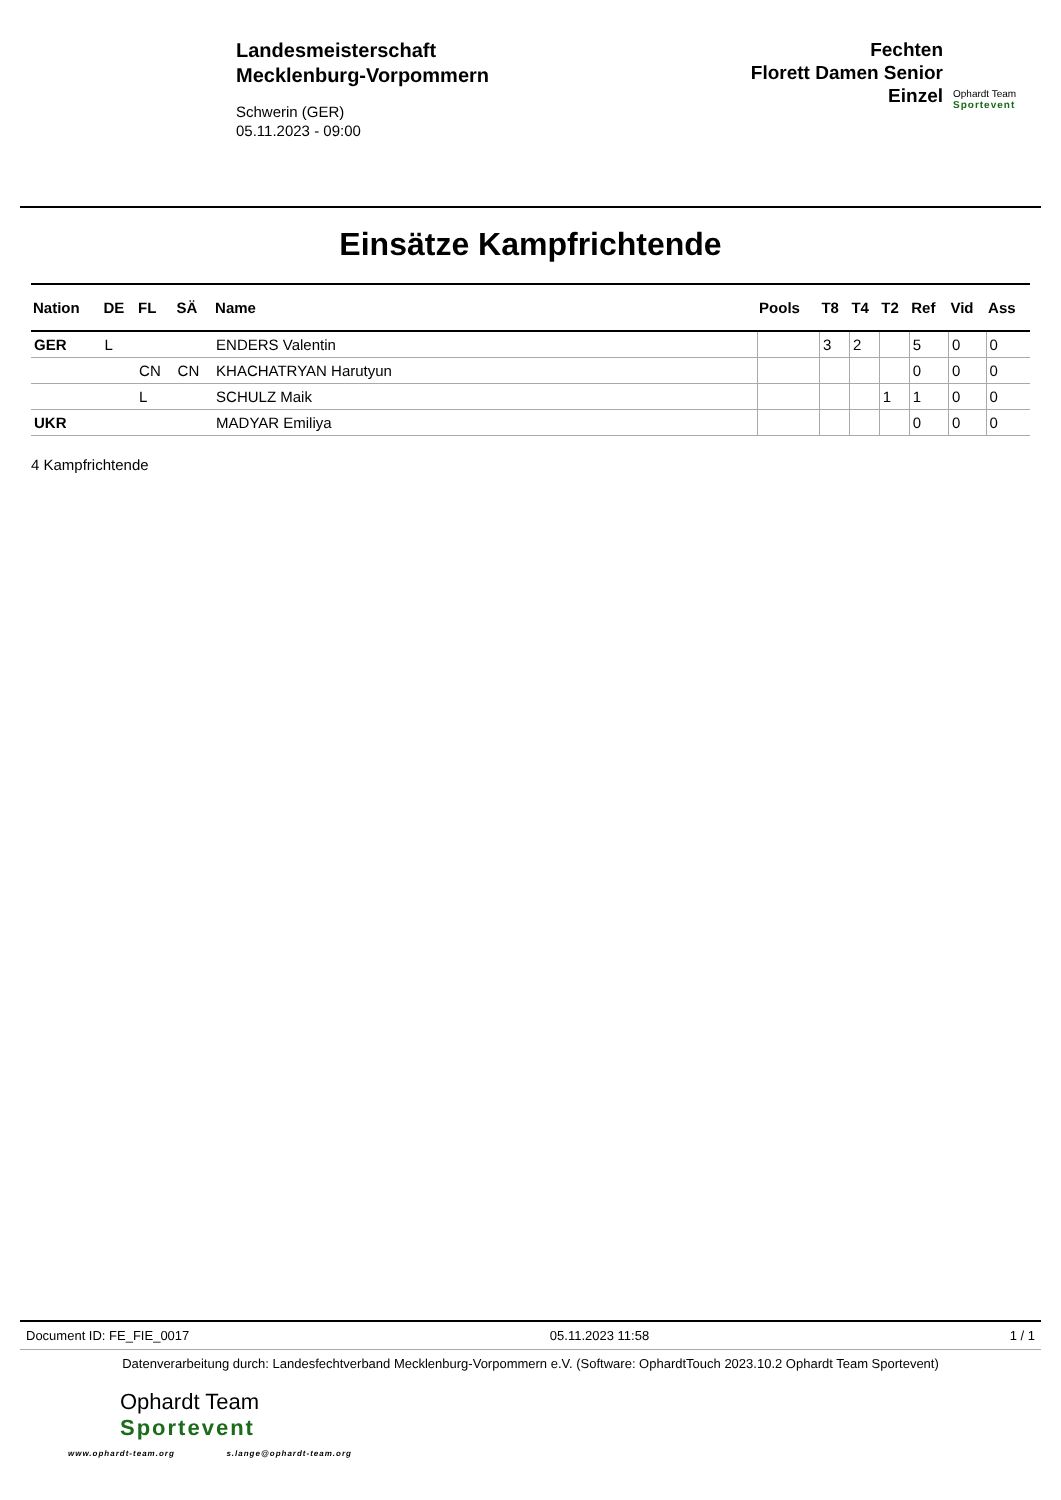Landesmeisterschaft
Mecklenburg-Vorpommern
Schwerin (GER)
05.11.2023 - 09:00
Fechten
Florett Damen Senior
Einzel
Ophardt Team
Sportevent
Einsätze Kampfrichtende
| Nation | DE | FL | SÄ | Name | Pools | T8 | T4 | T2 | Ref | Vid | Ass |
| --- | --- | --- | --- | --- | --- | --- | --- | --- | --- | --- | --- |
| GER | L | | | ENDERS Valentin | | 3 | 2 | | 5 | 0 | 0 |
| | | CN | CN | KHACHATRYAN Harutyun | | | | | 0 | 0 | 0 |
| | | L | | SCHULZ Maik | | | | 1 | 1 | 0 | 0 |
| UKR | | | | MADYAR Emiliya | | | | | 0 | 0 | 0 |
4 Kampfrichtende
Document ID: FE_FIE_0017 05.11.2023 11:58 1 / 1
Datenverarbeitung durch: Landesfechtverband Mecklenburg-Vorpommern e.V. (Software: OphardtTouch 2023.10.2 Ophardt Team Sportevent)
Ophardt Team
Sportevent
www.ophardt-team.org s.lange@ophardt-team.org